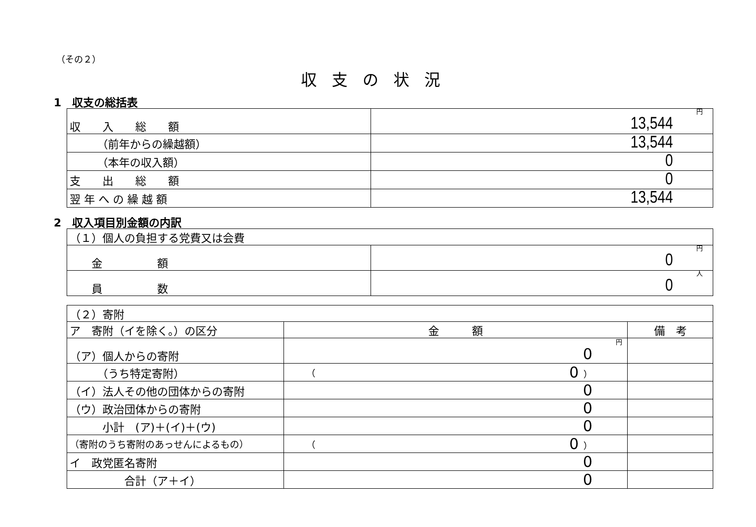（その２）
収支の状況
1　収支の総括表
| 収 入 総 額 | 円 13,544 |
| （前年からの繰越額） | 13,544 |
| （本年の収入額） | 0 |
| 支 出 総 額 | 0 |
| 翌 年 へ の 繰 越 額 | 13,544 |
2　収入項目別金額の内訳
| （１）個人の負担する党費又は会費 | |
| 金 額 | 円 0 |
| 員 数 | 人 0 |
| （２）寄附 | | |
| ア 寄附（イを除く。）の区分 | 金 額 | 備 考 |
| （ア）個人からの寄附 | 円 0 | |
| （うち特定寄附） | （ 0 ） | |
| （イ）法人その他の団体からの寄附 | 0 | |
| （ウ）政治団体からの寄附 | 0 | |
| 小計 (ア)＋(イ)＋(ウ) | 0 | |
| （寄附のうち寄附のあっせんによるもの） | （ 0 ） | |
| イ 政党匿名寄附 | 0 | |
| 合計（ア＋イ） | 0 | |